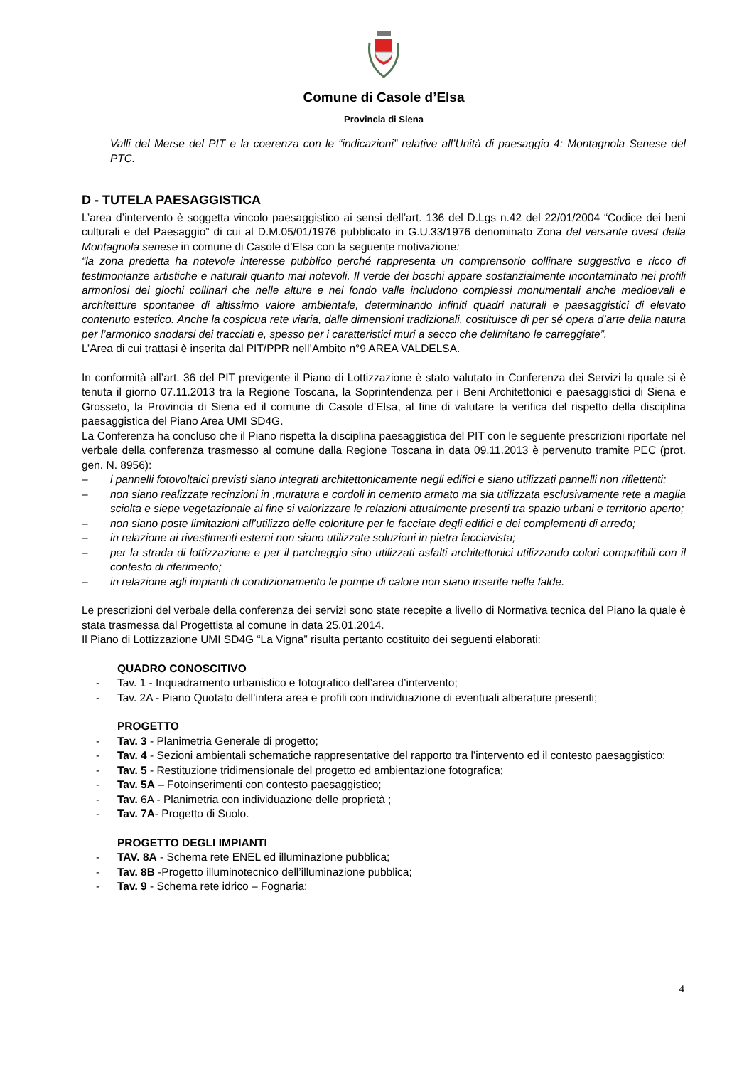Comune di Casole d’Elsa
Provincia di Siena
Valli del Merse del PIT e la coerenza con le “indicazioni” relative all’Unità di paesaggio 4: Montagnola Senese del PTC.
D - TUTELA PAESAGGISTICA
L’area d’intervento è soggetta vincolo paesaggistico ai sensi dell’art. 136 del D.Lgs n.42 del 22/01/2004 “Codice dei beni culturali e del Paesaggio” di cui al D.M.05/01/1976 pubblicato in G.U.33/1976 denominato Zona del versante ovest della Montagnola senese in comune di Casole d’Elsa con la seguente motivazione:
“la zona predetta ha notevole interesse pubblico perché rappresenta un comprensorio collinare suggestivo e ricco di testimonianze artistiche e naturali quanto mai notevoli. Il verde dei boschi appare sostanzialmente incontaminato nei profili armoniosi dei giochi collinari che nelle alture e nei fondo valle includono complessi monumentali anche medioevali e architetture spontanee di altissimo valore ambientale, determinando infiniti quadri naturali e paesaggistici di elevato contenuto estetico. Anche la cospicua rete viaria, dalle dimensioni tradizionali, costituisce di per sé opera d’arte della natura per l’armonico snodarsi dei tracciati e, spesso per i caratteristici muri a secco che delimitano le carreggiate”.
L’Area di cui trattasi è inserita dal PIT/PPR nell’Ambito n°9 AREA VALDELSA.
In conformità all’art. 36 del PIT previgente il Piano di Lottizzazione è stato valutato in Conferenza dei Servizi la quale si è tenuta il giorno 07.11.2013 tra la Regione Toscana, la Soprintendenza per i Beni Architettonici e paesaggistici di Siena e Grosseto, la Provincia di Siena ed il comune di Casole d’Elsa, al fine di valutare la verifica del rispetto della disciplina paesaggistica del Piano Area UMI SD4G.
La Conferenza ha concluso che il Piano rispetta la disciplina paesaggistica del PIT con le seguente prescrizioni riportate nel verbale della conferenza trasmesso al comune dalla Regione Toscana in data 09.11.2013 è pervenuto tramite PEC (prot. gen. N. 8956):
– i pannelli fotovoltaici previsti siano integrati architettonicamente negli edifici e siano utilizzati pannelli non riflettenti;
– non siano realizzate recinzioni in ,muratura e cordoli in cemento armato ma sia utilizzata esclusivamente rete a maglia sciolta e siepe vegetazionale al fine si valorizzare le relazioni attualmente presenti tra spazio urbani e territorio aperto;
– non siano poste limitazioni all’utilizzo delle coloriture per le facciate degli edifici e dei complementi di arredo;
– in relazione ai rivestimenti esterni non siano utilizzate soluzioni in pietra facciavista;
– per la strada di lottizzazione e per il parcheggio sino utilizzati asfalti architettonici utilizzando colori compatibili con il contesto di riferimento;
– in relazione agli impianti di condizionamento le pompe di calore non siano inserite nelle falde.
Le prescrizioni del verbale della conferenza dei servizi sono state recepite a livello di Normativa tecnica del Piano la quale è stata trasmessa dal Progettista al comune in data 25.01.2014.
Il Piano di Lottizzazione UMI SD4G “La Vigna” risulta pertanto costituito dei seguenti elaborati:
QUADRO CONOSCITIVO
- Tav. 1 - Inquadramento urbanistico e fotografico dell’area d’intervento;
- Tav. 2A - Piano Quotato dell’intera area e profili con individuazione di eventuali alberature presenti;
PROGETTO
- Tav. 3 - Planimetria Generale di progetto;
- Tav. 4 - Sezioni ambientali schematiche rappresentative del rapporto tra l’intervento ed il contesto paesaggistico;
- Tav. 5 - Restituzione tridimensionale del progetto ed ambientazione fotografica;
- Tav. 5A – Fotoinserimenti con contesto paesaggistico;
- Tav. 6A - Planimetria con individuazione delle proprietà ;
- Tav. 7A- Progetto di Suolo.
PROGETTO DEGLI IMPIANTI
- TAV. 8A - Schema rete ENEL ed illuminazione pubblica;
- Tav. 8B -Progetto illuminotecnico dell’illuminazione pubblica;
- Tav. 9 - Schema rete idrico – Fognaria;
4